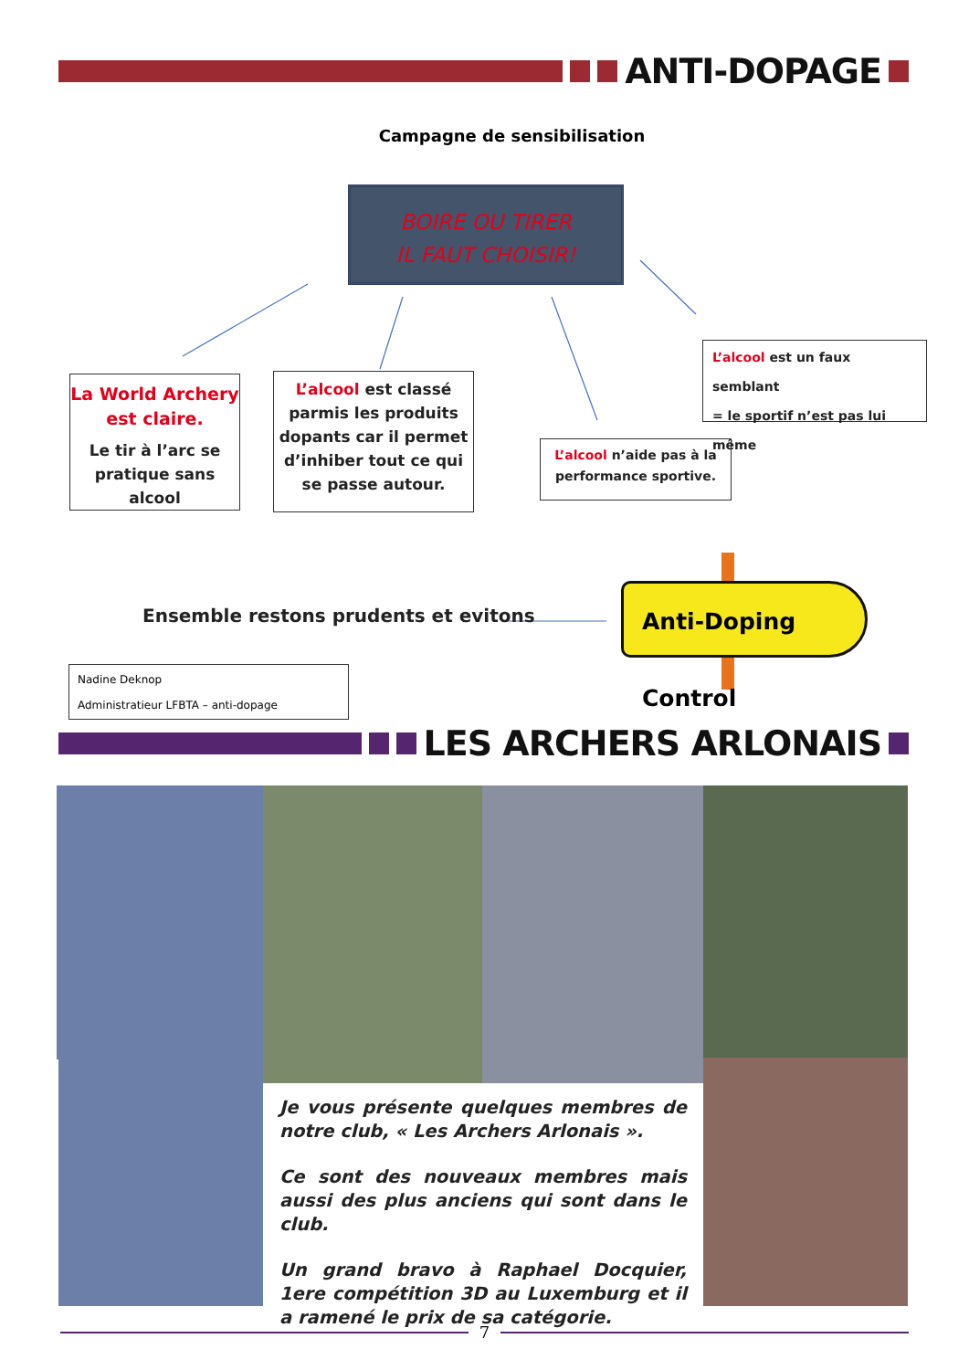ANTI-DOPAGE
Campagne de sensibilisation
BOIRE OU TIRER
IL FAUT CHOISIR!
La World Archery
est claire.
Le tir à l’arc se
pratique sans alcool
L’alcool est classé parmis les produits dopants car il permet d’inhiber tout ce qui se passe autour.
L’alcool n’aide pas à la performance sportive.
L’alcool est un faux semblant
= le sportif n’est pas lui même
Ensemble restons prudents et evitons
Anti-Doping Control
Nadine Deknop
Administratieur LFBTA – anti-dopage
LES ARCHERS ARLONAIS
Je vous présente quelques membres de notre club, « Les Archers Arlonais ».
Ce sont des nouveaux membres mais aussi des plus anciens qui sont dans le club.
Un grand bravo à Raphael Docquier, 1ere compétition 3D au Luxemburg et il a ramené le prix de sa catégorie.
7